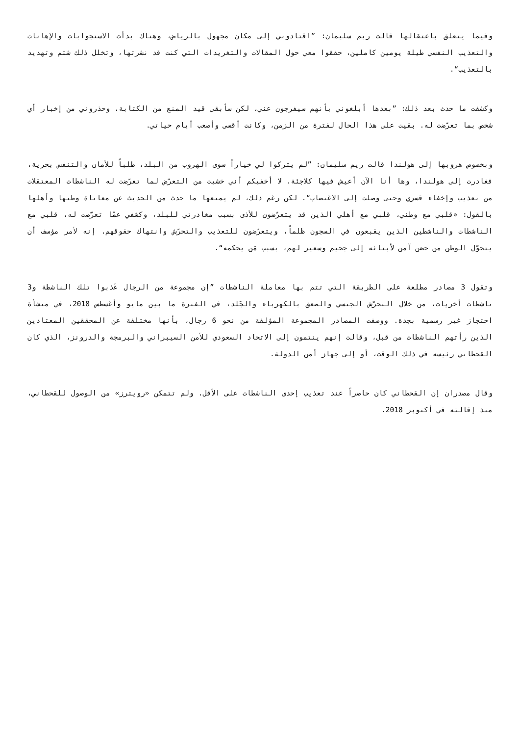وفيما يتعلق باعتقالها قالت ريم سليمان: ”اقتادوني إلى مكان مجهول بالرياض، وهناك بدأت الاستجوابات والإهانات والتعذيب النفسي طيلة يومين كاملين، حققوا معي حول المقالات والتغريدات التي كنت قد نشرتها، وتخلل ذلك شتم وتهديد بالتعذيب“.
وكشفت ما حدث بعد ذلك: ”بعدها أبلغوني بأنهم سيفرجون عني، لكن سأبقى قيد المنع من الكتابة، وحذروني من إخبار أي شخص بما تعرّضت له. بقيت على هذا الحال لفترة من الزمن، وكانت أقسى وأصعب أيام حياتي.
وبخصوص هروبها إلى هولندا قالت ريم سليمان: ”لم يتركوا لي خياراً سوى الهروب من البلد، طلباً للأمان والتنفس بحرية، فغادرت إلى هولندا، وها أنا الآن أعيش فيها كلاجئة. لا أخفيكم أني خشيت من التعرّض لما تعرّضت له الناشطات المعتقلات من تعذيب وإخفاء قسري وحتى وصلت إلى الاغتصاب“. لكن رغم ذلك، لم يمنعها ما حدث من الحديث عن معاناة وطنها وأهلها بالقول: «قلبي مع وطني، قلبي مع أهلي الذين قد يتعرّضون للأذى بسبب مغادرتي للبلد، وكشفي عمّا تعرّضت له، قلبي مع الناشطات والناشطين الذين يقبعون في السجون ظلماً، ويتعرّضون للتعذيب والتحرّش وانتهاك حقوقهم. إنه لأمر مؤسف أن يتحوّل الوطن من حضن آمن لأبنائه إلى جحيم وسعير لهم، بسبب مَن يحكمه“.
وتقول 3 مصادر مطلعة على الطريقة التي تتم بها معاملة الناشطات ”إن مجموعة من الرجال عَذبوا تلك الناشطة و3 ناشطات أخريات، من خلال التحرّش الجنسي والصعق بالكهرباء والجَلد، في الفترة ما بين مايو وأغسطس 2018، في منشأة احتجاز غير رسمية بجدة. ووصفت المصادر المجموعة المؤلفة من نحو 6 رجال، بأنها مختلفة عن المحققين المعتادين الذين رأتهم الناشطات من قبل، وقالت إنهم ينتمون إلى الاتحاد السعودي للأمن السيبراني والبرمجة والدرونز، الذي كان القحطاني رئيسه في ذلك الوقت، أو إلى جهاز أمن الدولة.
وقال مصدران إن القحطاني كان حاضراً عند تعذيب إحدى الناشطات على الأقل. ولم تتمكن «رويترز» من الوصول للقحطاني، منذ إقالته في أكتوبر 2018.